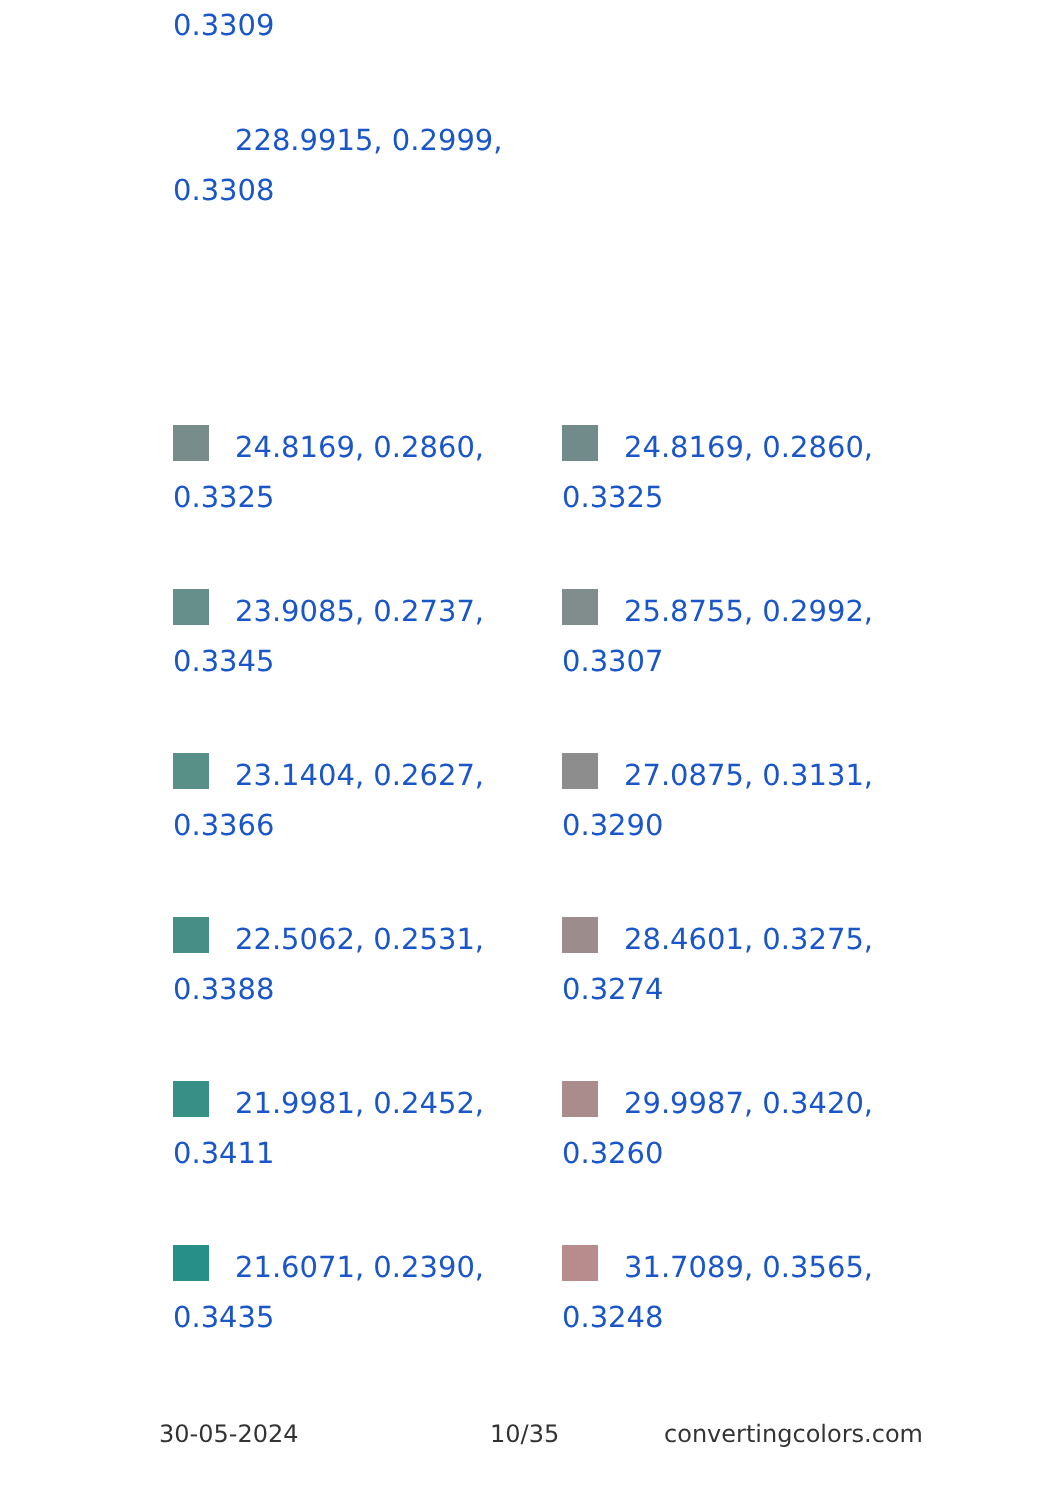0.3309
228.9915, 0.2999, 0.3308
24.8169, 0.2860, 0.3325
24.8169, 0.2860, 0.3325
23.9085, 0.2737, 0.3345
25.8755, 0.2992, 0.3307
23.1404, 0.2627, 0.3366
27.0875, 0.3131, 0.3290
22.5062, 0.2531, 0.3388
28.4601, 0.3275, 0.3274
21.9981, 0.2452, 0.3411
29.9987, 0.3420, 0.3260
21.6071, 0.2390, 0.3435
31.7089, 0.3565, 0.3248
30-05-2024 10/35 convertingcolors.com